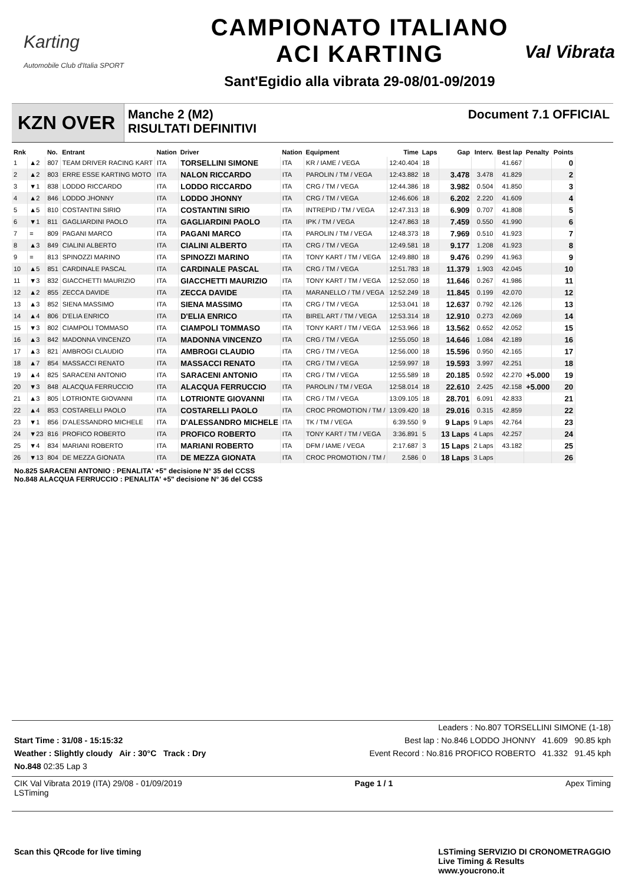Karting
Automobile Club d'Italia SPORT
CAMPIONATO ITALIANO
ACI KARTING
Sant'Egidio alla vibrata 29-08/01-09/2019
Val Vibrata
KZN OVER
Manche 2 (M2)
RISULTATI DEFINITIVI
Document 7.1 OFFICIAL
| Rnk | | No. | Entrant | Nation | Driver | Nation | Equipment | Time | Laps | Gap | Interv. | Best lap | Penalty | Points |
| --- | --- | --- | --- | --- | --- | --- | --- | --- | --- | --- | --- | --- | --- | --- |
| 1 | ▲2 | 807 | TEAM DRIVER RACING KART | ITA | TORSELLINI SIMONE | ITA | KR / IAME / VEGA | 12:40.404 | 18 | | | 41.667 | | 0 |
| 2 | ▲2 | 803 | ERRE ESSE KARTING MOTO | ITA | NALON RICCARDO | ITA | PAROLIN / TM / VEGA | 12:43.882 | 18 | 3.478 | 3.478 | 41.829 | | 2 |
| 3 | ▼1 | 838 | LODDO RICCARDO | ITA | LODDO RICCARDO | ITA | CRG / TM / VEGA | 12:44.386 | 18 | 3.982 | 0.504 | 41.850 | | 3 |
| 4 | ▲2 | 846 | LODDO JHONNY | ITA | LODDO JHONNY | ITA | CRG / TM / VEGA | 12:46.606 | 18 | 6.202 | 2.220 | 41.609 | | 4 |
| 5 | ▲5 | 810 | COSTANTINI SIRIO | ITA | COSTANTINI SIRIO | ITA | INTREPID / TM / VEGA | 12:47.313 | 18 | 6.909 | 0.707 | 41.808 | | 5 |
| 6 | ▼1 | 811 | GAGLIARDINI PAOLO | ITA | GAGLIARDINI PAOLO | ITA | IPK / TM / VEGA | 12:47.863 | 18 | 7.459 | 0.550 | 41.990 | | 6 |
| 7 | = | 809 | PAGANI MARCO | ITA | PAGANI MARCO | ITA | PAROLIN / TM / VEGA | 12:48.373 | 18 | 7.969 | 0.510 | 41.923 | | 7 |
| 8 | ▲3 | 849 | CIALINI ALBERTO | ITA | CIALINI ALBERTO | ITA | CRG / TM / VEGA | 12:49.581 | 18 | 9.177 | 1.208 | 41.923 | | 8 |
| 9 | = | 813 | SPINOZZI MARINO | ITA | SPINOZZI MARINO | ITA | TONY KART / TM / VEGA | 12:49.880 | 18 | 9.476 | 0.299 | 41.963 | | 9 |
| 10 | ▲5 | 851 | CARDINALE PASCAL | ITA | CARDINALE PASCAL | ITA | CRG / TM / VEGA | 12:51.783 | 18 | 11.379 | 1.903 | 42.045 | | 10 |
| 11 | ▼3 | 832 | GIACCHETTI MAURIZIO | ITA | GIACCHETTI MAURIZIO | ITA | TONY KART / TM / VEGA | 12:52.050 | 18 | 11.646 | 0.267 | 41.986 | | 11 |
| 12 | ▲2 | 855 | ZECCA DAVIDE | ITA | ZECCA DAVIDE | ITA | MARANELLO / TM / VEGA | 12:52.249 | 18 | 11.845 | 0.199 | 42.070 | | 12 |
| 13 | ▲3 | 852 | SIENA MASSIMO | ITA | SIENA MASSIMO | ITA | CRG / TM / VEGA | 12:53.041 | 18 | 12.637 | 0.792 | 42.126 | | 13 |
| 14 | ▲4 | 806 | D'ELIA ENRICO | ITA | D'ELIA ENRICO | ITA | BIREL ART / TM / VEGA | 12:53.314 | 18 | 12.910 | 0.273 | 42.069 | | 14 |
| 15 | ▼3 | 802 | CIAMPOLI TOMMASO | ITA | CIAMPOLI TOMMASO | ITA | TONY KART / TM / VEGA | 12:53.966 | 18 | 13.562 | 0.652 | 42.052 | | 15 |
| 16 | ▲3 | 842 | MADONNA VINCENZO | ITA | MADONNA VINCENZO | ITA | CRG / TM / VEGA | 12:55.050 | 18 | 14.646 | 1.084 | 42.189 | | 16 |
| 17 | ▲3 | 821 | AMBROGI CLAUDIO | ITA | AMBROGI CLAUDIO | ITA | CRG / TM / VEGA | 12:56.000 | 18 | 15.596 | 0.950 | 42.165 | | 17 |
| 18 | ▲7 | 854 | MASSACCI RENATO | ITA | MASSACCI RENATO | ITA | CRG / TM / VEGA | 12:59.997 | 18 | 19.593 | 3.997 | 42.251 | | 18 |
| 19 | ▲4 | 825 | SARACENI ANTONIO | ITA | SARACENI ANTONIO | ITA | CRG / TM / VEGA | 12:55.589 | 18 | 20.185 | 0.592 | 42.270 | +5.000 | 19 |
| 20 | ▼3 | 848 | ALACQUA FERRUCCIO | ITA | ALACQUA FERRUCCIO | ITA | PAROLIN / TM / VEGA | 12:58.014 | 18 | 22.610 | 2.425 | 42.158 | +5.000 | 20 |
| 21 | ▲3 | 805 | LOTRIONTE GIOVANNI | ITA | LOTRIONTE GIOVANNI | ITA | CRG / TM / VEGA | 13:09.105 | 18 | 28.701 | 6.091 | 42.833 | | 21 |
| 22 | ▲4 | 853 | COSTARELLI PAOLO | ITA | COSTARELLI PAOLO | ITA | CROC PROMOTION / TM / | 13:09.420 | 18 | 29.016 | 0.315 | 42.859 | | 22 |
| 23 | ▼1 | 856 | D'ALESSANDRO MICHELE | ITA | D'ALESSANDRO MICHELE | ITA | TK / TM / VEGA | 6:39.550 | 9 | 9 Laps | 9 Laps | 42.764 | | 23 |
| 24 | ▼23 | 816 | PROFICO ROBERTO | ITA | PROFICO ROBERTO | ITA | TONY KART / TM / VEGA | 3:36.891 | 5 | 13 Laps | 4 Laps | 42.257 | | 24 |
| 25 | ▼4 | 834 | MARIANI ROBERTO | ITA | MARIANI ROBERTO | ITA | DFM / IAME / VEGA | 2:17.687 | 3 | 15 Laps | 2 Laps | 43.182 | | 25 |
| 26 | ▼13 | 804 | DE MEZZA GIONATA | ITA | DE MEZZA GIONATA | ITA | CROC PROMOTION / TM / | 2.586 | 0 | 18 Laps | 3 Laps | | | 26 |
No.825 SARACENI ANTONIO : PENALITA' +5" decisione N° 35 del CCSS
No.848 ALACQUA FERRUCCIO : PENALITA' +5" decisione N° 36 del CCSS
Leaders : No.807 TORSELLINI SIMONE (1-18)
Start Time : 31/08 - 15:15:32 Best lap : No.846 LODDO JHONNY 41.609 90.85 kph
Weather : Slightly cloudy Air : 30°C Track : Dry Event Record : No.816 PROFICO ROBERTO 41.332 91.45 kph
No.848 02:35 Lap 3
CIK Val Vibrata 2019 (ITA) 29/08 - 01/09/2019
LSTiming Page 1 / 1 Apex Timing
Scan this QRcode for live timing LSTiming SERVIZIO DI CRONOMETRAGGIO
Live Timing & Results
www.youcrono.it